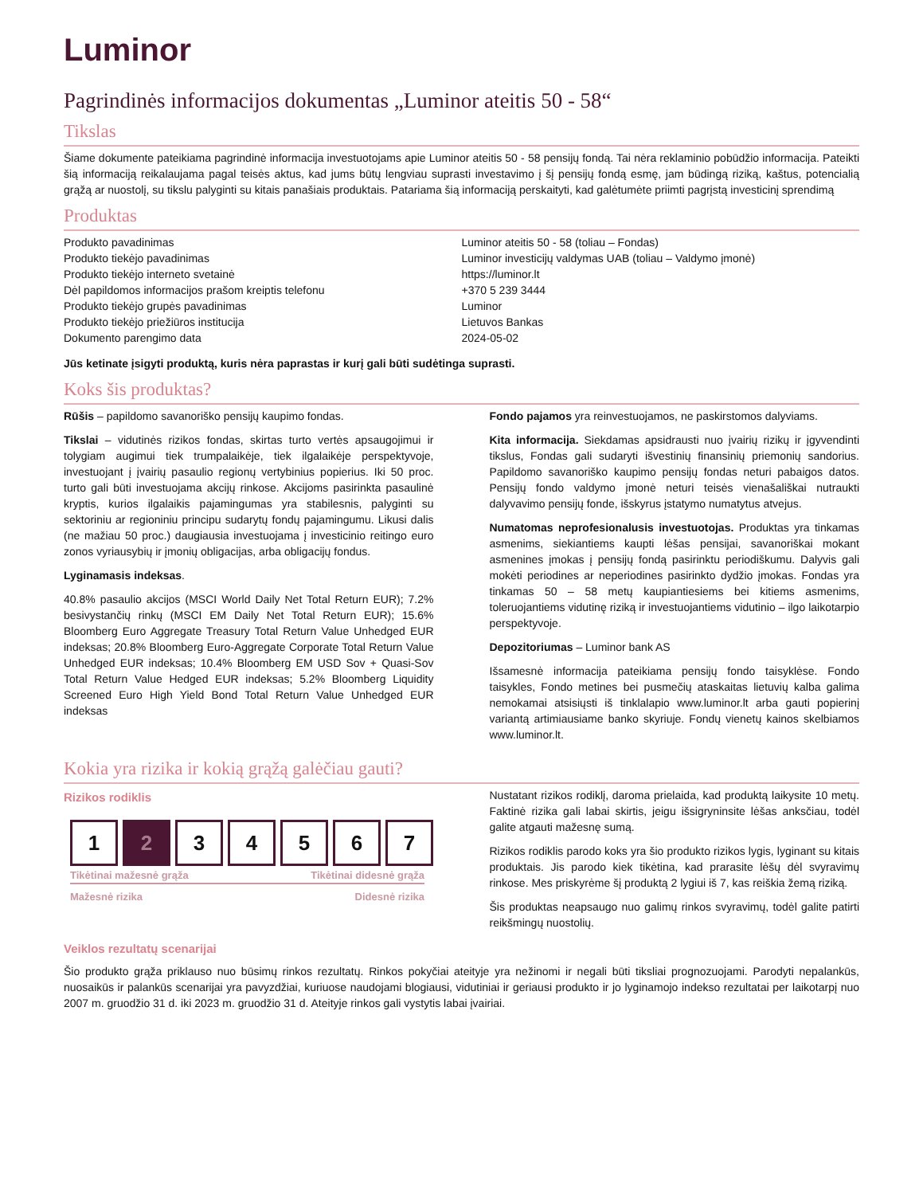Luminor
Pagrindinės informacijos dokumentas „Luminor ateitis 50 - 58“
Tikslas
Šiame dokumente pateikiama pagrindinė informacija investuotojams apie Luminor ateitis 50 - 58 pensijų fondą. Tai nėra reklaminio pobūdžio informacija. Pateikti šią informaciją reikalaujama pagal teisės aktus, kad jums būtų lengviau suprasti investavimo į šį pensijų fondą esmę, jam būdingą riziką, kaštus, potencialią grąžą ar nuostolį, su tikslu palyginti su kitais panašiais produktais. Patariama šią informaciją perskaityti, kad galėtumėte priimti pagrįstą investicinį sprendimą
Produktas
| Produkto pavadinimas | Luminor ateitis 50 - 58 (toliau – Fondas) |
| Produkto tiekėjo pavadinimas | Luminor investicijų valdymas UAB (toliau – Valdymo įmonė) |
| Produkto tiekėjo interneto svetainė | https://luminor.lt |
| Dėl papildomos informacijos prašom kreiptis telefonu | +370 5 239 3444 |
| Produkto tiekėjo grupės pavadinimas | Luminor |
| Produkto tiekėjo priežiūros institucija | Lietuvos Bankas |
| Dokumento parengimo data | 2024-05-02 |
Jūs ketinate įsigyti produktą, kuris nėra paprastas ir kurį gali būti sudėtinga suprasti.
Koks šis produktas?
Rūšis – papildomo savanoriško pensijų kaupimo fondas.
Tikslai – vidutinės rizikos fondas, skirtas turto vertės apsaugojimui ir tolygiam augimui tiek trumpalaikėje, tiek ilgalaikėje perspektyvoje, investuojant į įvairių pasaulio regionų vertybinius popierius. Iki 50 proc. turto gali būti investuojama akcijų rinkose. Akcijoms pasirinkta pasaulinė kryptis, kurios ilgalaikis pajamingumas yra stabilesnis, palyginti su sektoriniu ar regioniniu principu sudarytų fondų pajamingumu. Likusi dalis (ne mažiau 50 proc.) daugiausia investuojama į investicinio reitingo euro zonos vyriausybių ir įmonių obligacijas, arba obligacijų fondus.
Lyginamasis indeksas.
40.8% pasaulio akcijos (MSCI World Daily Net Total Return EUR); 7.2% besivystančių rinkų (MSCI EM Daily Net Total Return EUR); 15.6% Bloomberg Euro Aggregate Treasury Total Return Value Unhedged EUR indeksas; 20.8% Bloomberg Euro-Aggregate Corporate Total Return Value Unhedged EUR indeksas; 10.4% Bloomberg EM USD Sov + Quasi-Sov Total Return Value Hedged EUR indeksas; 5.2% Bloomberg Liquidity Screened Euro High Yield Bond Total Return Value Unhedged EUR indeksas
Fondo pajamos yra reinvestuojamos, ne paskirstomos dalyviams.
Kita informacija. Siekdamas apsidrausti nuo įvairių rizikų ir įgyvendinti tikslus, Fondas gali sudaryti išvestinių finansinių priemonių sandorius. Papildomo savanoriško kaupimo pensijų fondas neturi pabaigos datos. Pensijų fondo valdymo įmonė neturi teisės vienašališkai nutraukti dalyvavimo pensijų fonde, išskyrus įstatymo numatytus atvejus.
Numatomas neprofesionalusis investuotojas. Produktas yra tinkamas asmenims, siekiantiems kaupti lėšas pensijai, savanoriškai mokant asmenines įmokas į pensijų fondą pasirinktu periodiškumu. Dalyvis gali mokėti periodines ar neperiodines pasirinkto dydžio įmokas. Fondas yra tinkamas 50 – 58 metų kaupiantiesiems bei kitiems asmenims, toleruojantiems vidutinę riziką ir investuojantiems vidutinio – ilgo laikotarpio perspektyvoje.
Depozitoriumas – Luminor bank AS
Išsamesnė informacija pateikiama pensijų fondo taisyklėse. Fondo taisykles, Fondo metines bei pusmečių ataskaitas lietuvių kalba galima nemokamai atsisiųsti iš tinklalapio www.luminor.lt arba gauti popierinį variantą artimiausiame banko skyriuje. Fondų vienetų kainos skelbiamos www.luminor.lt.
Kokia yra rizika ir kokią grąžą galėčiau gauti?
Rizikos rodiklis
1 2 3 4 5 6 7
Tikėtinai mažesnė grąža Tikėtinai didesnė grąža
Mažesnė rizika Didesnė rizika
Nustatant rizikos rodiklį, daroma prielaida, kad produktą laikysite 10 metų. Faktinė rizika gali labai skirtis, jeigu išsigryninsite lėšas anksčiau, todėl galite atgauti mažesnę sumą.
Rizikos rodiklis parodo koks yra šio produkto rizikos lygis, lyginant su kitais produktais. Jis parodo kiek tikėtina, kad prarasite lėšų dėl svyravimų rinkose. Mes priskyrėme šį produktą 2 lygiui iš 7, kas reiškia žemą riziką.
Šis produktas neapsaugo nuo galimų rinkos svyravimų, todėl galite patirti reikšmingų nuostolių.
Veiklos rezultatų scenarijai
Šio produkto grąža priklauso nuo būsimų rinkos rezultatų. Rinkos pokyčiai ateityje yra nežinomi ir negali būti tiksliai prognozuojami. Parodyti nepalankūs, nuosaikūs ir palankūs scenarijai yra pavyzdžiai, kuriuose naudojami blogiausi, vidutiniai ir geriausi produkto ir jo lyginamojo indekso rezultatai per laikotarpį nuo 2007 m. gruodžio 31 d. iki 2023 m. gruodžio 31 d. Ateityje rinkos gali vystytis labai įvairiai.